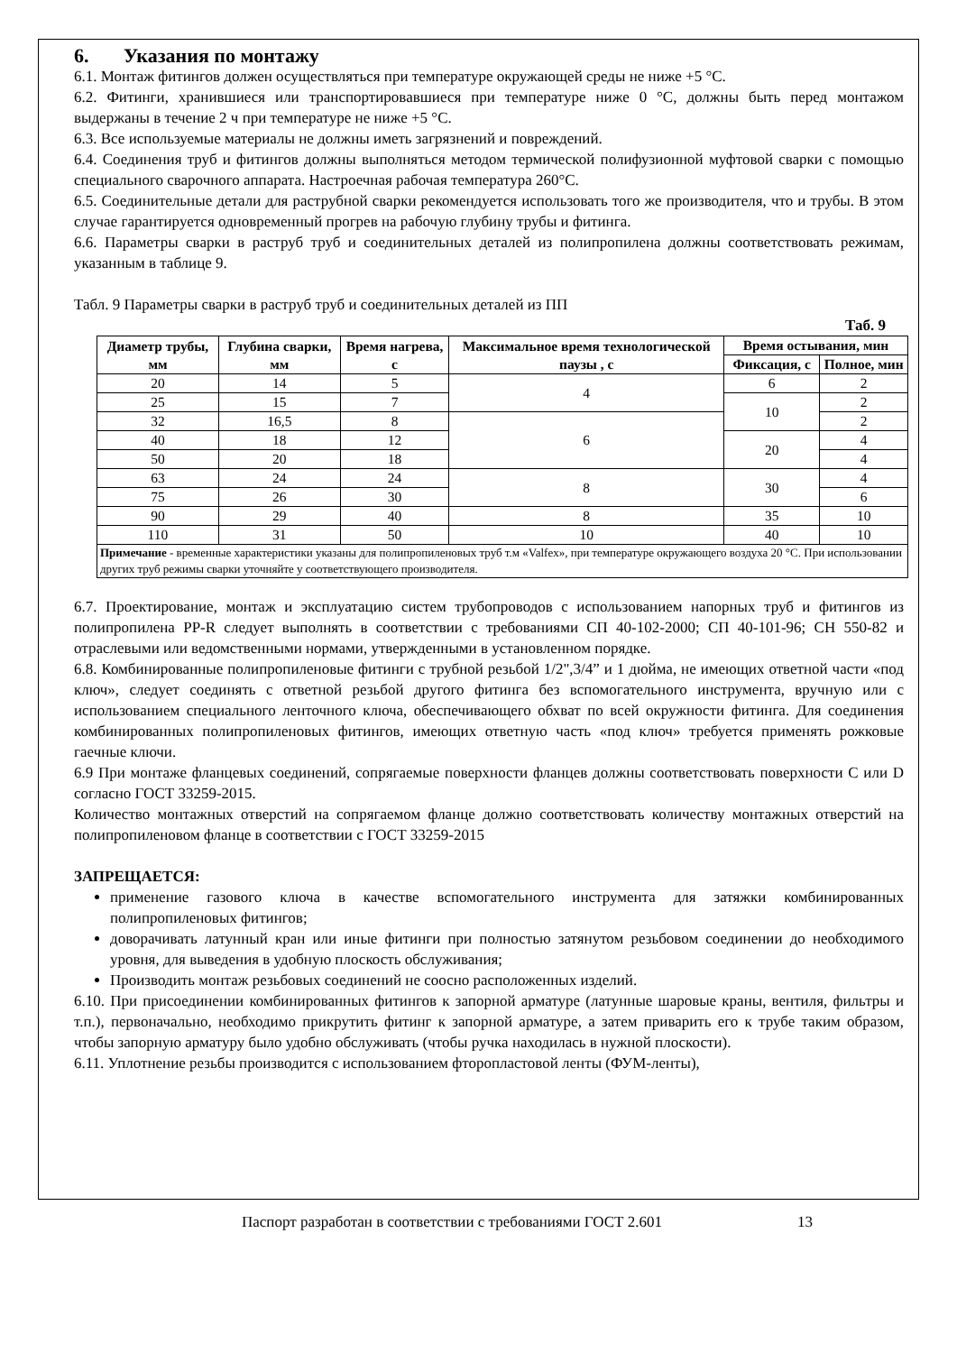6. Указания по монтажу
6.1. Монтаж фитингов должен осуществляться при температуре окружающей среды не ниже +5 °C.
6.2. Фитинги, хранившиеся или транспортировавшиеся при температуре ниже 0 °C, должны быть перед монтажом выдержаны в течение 2 ч при температуре не ниже +5 °C.
6.3. Все используемые материалы не должны иметь загрязнений и повреждений.
6.4. Соединения труб и фитингов должны выполняться методом термической полифузионной муфтовой сварки с помощью специального сварочного аппарата. Настроечная рабочая температура 260°C.
6.5. Соединительные детали для раструбной сварки рекомендуется использовать того же производителя, что и трубы. В этом случае гарантируется одновременный прогрев на рабочую глубину трубы и фитинга.
6.6. Параметры сварки в раструб труб и соединительных деталей из полипропилена должны соответствовать режимам, указанным в таблице 9.
Табл. 9 Параметры сварки в раструб труб и соединительных деталей из ПП
Таб. 9
| Диаметр трубы, мм | Глубина сварки, мм | Время нагрева, с | Максимальное время технологической паузы , с | Время остывания, мин | |
| --- | --- | --- | --- | --- | --- |
| | | | | Фиксация, с | Полное, мин |
| 20 | 14 | 5 | 4 | 6 | 2 |
| 25 | 15 | 7 | | 10 | 2 |
| 32 | 16,5 | 8 | 6 | | 2 |
| 40 | 18 | 12 | | 20 | 4 |
| 50 | 20 | 18 | | | 4 |
| 63 | 24 | 24 | 8 | 30 | 4 |
| 75 | 26 | 30 | | | 6 |
| 90 | 29 | 40 | 8 | 35 | 10 |
| 110 | 31 | 50 | 10 | 40 | 10 |
| Примечание - временные характеристики указаны для полипропиленовых труб т.м «Valfex», при температуре окружающего воздуха 20 °C. При использовании других труб режимы сварки уточняйте у соответствующего производителя. | | | | | |
6.7. Проектирование, монтаж и эксплуатацию систем трубопроводов с использованием напорных труб и фитингов из полипропилена PP-R следует выполнять в соответствии с требованиями СП 40-102-2000; СП 40-101-96; СН 550-82 и отраслевыми или ведомственными нормами, утвержденными в установленном порядке.
6.8. Комбинированные полипропиленовые фитинги с трубной резьбой 1/2",3/4” и 1 дюйма, не имеющих ответной части «под ключ», следует соединять с ответной резьбой другого фитинга без вспомогательного инструмента, вручную или с использованием специального ленточного ключа, обеспечивающего обхват по всей окружности фитинга. Для соединения комбинированных полипропиленовых фитингов, имеющих ответную часть «под ключ» требуется применять рожковые гаечные ключи.
6.9 При монтаже фланцевых соединений, сопрягаемые поверхности фланцев должны соответствовать поверхности C или D согласно ГОСТ 33259-2015.
Количество монтажных отверстий на сопрягаемом фланце должно соответствовать количеству монтажных отверстий на полипропиленовом фланце в соответствии с ГОСТ 33259-2015
ЗАПРЕЩАЕТСЯ:
применение газового ключа в качестве вспомогательного инструмента для затяжки комбинированных полипропиленовых фитингов;
доворачивать латунный кран или иные фитинги при полностью затянутом резьбовом соединении до необходимого уровня, для выведения в удобную плоскость обслуживания;
Производить монтаж резьбовых соединений не соосно расположенных изделий.
6.10. При присоединении комбинированных фитингов к запорной арматуре (латунные шаровые краны, вентиля, фильтры и т.п.), первоначально, необходимо прикрутить фитинг к запорной арматуре, а затем приварить его к трубе таким образом, чтобы запорную арматуру было удобно обслуживать (чтобы ручка находилась в нужной плоскости).
6.11. Уплотнение резьбы производится с использованием фторопластовой ленты (ФУМ-ленты),
Паспорт разработан в соответствии с требованиями ГОСТ 2.601 13